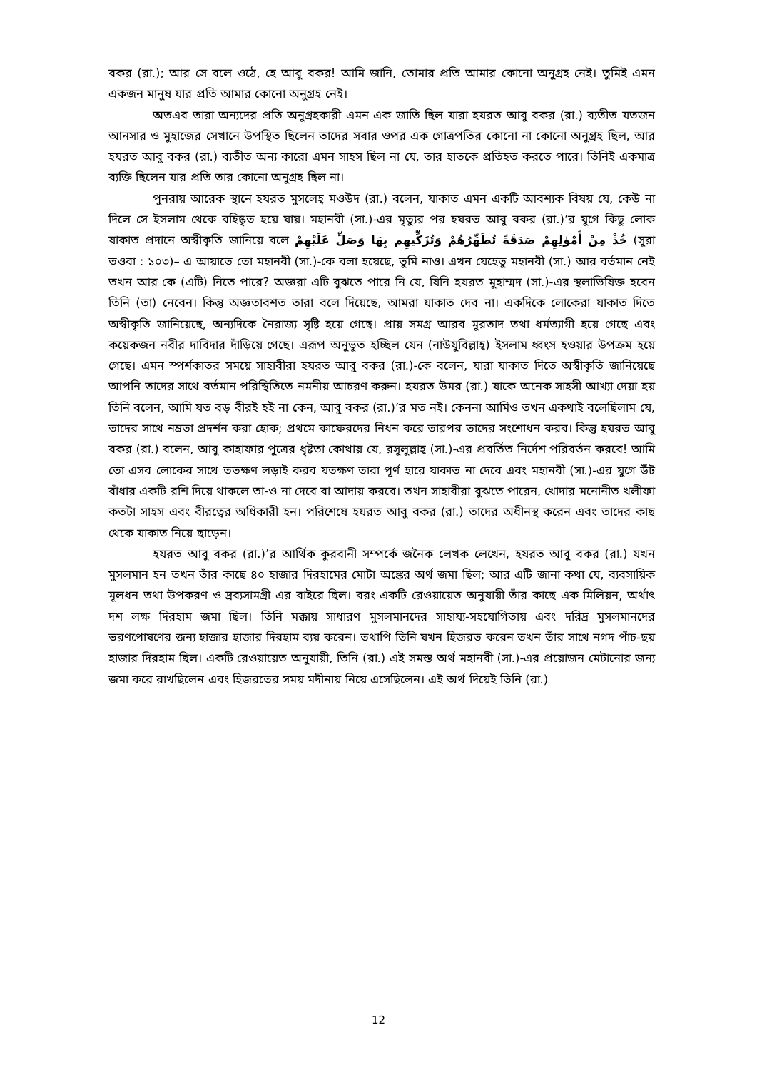বকর (রা.); আর সে বলে ওঠে, হে আবু বকর! আমি জানি, তোমার প্রতি আমার কোনো অনুগ্রহ নেই। তুমিই এমন একজন মানুষ যার প্রতি আমার কোনো অনুগ্রহ নেই।
অতএব তারা অন্যদের প্রতি অনুগ্রহকারী এমন এক জাতি ছিল যারা হযরত আবু বকর (রা.) ব্যতীত যতজন আনসার ও মুহাজের সেখানে উপস্থিত ছিলেন তাদের সবার ওপর এক গোত্রপতির কোনো না কোনো অনুগ্রহ ছিল, আর হযরত আবু বকর (রা.) ব্যতীত অন্য কারো এমন সাহস ছিল না যে, তার হাতকে প্রতিহত করতে পারে। তিনিই একমাত্র ব্যক্তি ছিলেন যার প্রতি তার কোনো অনুগ্রহ ছিল না।
পুনরায় আরেক স্থানে হযরত মুসলেহ্ মওউদ (রা.) বলেন, যাকাত এমন একটি আবশ্যক বিষয় যে, কেউ না দিলে সে ইসলাম থেকে বহিষ্কৃত হয়ে যায়। মহানবী (সা.)-এর মৃত্যুর পর হযরত আবু বকর (রা.)’র যুগে কিছু লোক যাকাত প্রদানে অস্বীকৃতি জানিয়ে বলে خُذْ مِنْ أَمْوٰلِهِمْ صَدَقَةً تُطَهِّرُهُمْ وَتُزَكِّيهِم بِهَا وَصَلِّ عَلَيْهِمْ (সূরা তওবা : ১০৩)– এ আয়াতে তো মহানবী (সা.)-কে বলা হয়েছে, তুমি নাও। এখন যেহেতু মহানবী (সা.) আর বর্তমান নেই তখন আর কে (এটি) নিতে পারে? অজ্ঞরা এটি বুঝতে পারে নি যে, যিনি হযরত মুহাম্মদ (সা.)-এর স্থলাভিষিক্ত হবেন তিনি (তা) নেবেন। কিন্তু অজ্ঞতাবশত তারা বলে দিয়েছে, আমরা যাকাত দেব না। একদিকে লোকেরা যাকাত দিতে অস্বীকৃতি জানিয়েছে, অন্যদিকে নৈরাজ্য সৃষ্টি হয়ে গেছে। প্রায় সমগ্র আরব মুরতাদ তথা ধর্মত্যাগী হয়ে গেছে এবং কয়েকজন নবীর দাবিদার দাঁড়িয়ে গেছে। এরূপ অনুভূত হচ্ছিল যেন (নাউযুবিল্লাহ্) ইসলাম ধ্বংস হওয়ার উপক্রম হয়ে গেছে। এমন স্পর্শকাতর সময়ে সাহাবীরা হযরত আবু বকর (রা.)-কে বলেন, যারা যাকাত দিতে অস্বীকৃতি জানিয়েছে আপনি তাদের সাথে বর্তমান পরিস্থিতিতে নমনীয় আচরণ করুন। হযরত উমর (রা.) যাকে অনেক সাহসী আখ্যা দেয়া হয় তিনি বলেন, আমি যত বড় বীরই হই না কেন, আবু বকর (রা.)’র মত নই। কেননা আমিও তখন একথাই বলেছিলাম যে, তাদের সাথে নম্রতা প্রদর্শন করা হোক; প্রথমে কাফেরদের নিধন করে তারপর তাদের সংশোধন করব। কিন্তু হযরত আবু বকর (রা.) বলেন, আবু কাহাফার পুত্রের ধৃষ্টতা কোথায় যে, রসূলুল্লাহ্ (সা.)-এর প্রবর্তিত নির্দেশ পরিবর্তন করবে! আমি তো এসব লোকের সাথে ততক্ষণ লড়াই করব যতক্ষণ তারা পূর্ণ হারে যাকাত না দেবে এবং মহানবী (সা.)-এর যুগে উঁট বাঁধার একটি রশি দিয়ে থাকলে তা-ও না দেবে বা আদায় করবে। তখন সাহাবীরা বুঝতে পারেন, খোদার মনোনীত খলীফা কতটা সাহস এবং বীরত্বের অধিকারী হন। পরিশেষে হযরত আবু বকর (রা.) তাদের অধীনস্থ করেন এবং তাদের কাছ থেকে যাকাত নিয়ে ছাড়েন।
হযরত আবু বকর (রা.)’র আর্থিক কুরবানী সম্পর্কে জনৈক লেখক লেখেন, হযরত আবু বকর (রা.) যখন মুসলমান হন তখন তাঁর কাছে ৪০ হাজার দিরহামের মোটা অঙ্কের অর্থ জমা ছিল; আর এটি জানা কথা যে, ব্যবসায়িক মূলধন তথা উপকরণ ও দ্রব্যসামগ্রী এর বাইরে ছিল। বরং একটি রেওয়ায়েত অনুযায়ী তাঁর কাছে এক মিলিয়ন, অর্থাৎ দশ লক্ষ দিরহাম জমা ছিল। তিনি মক্কায় সাধারণ মুসলমানদের সাহায্য-সহযোগিতায় এবং দরিদ্র মুসলমানদের ভরণপোষণের জন্য হাজার হাজার দিরহাম ব্যয় করেন। তথাপি তিনি যখন হিজরত করেন তখন তাঁর সাথে নগদ পাঁচ-ছয় হাজার দিরহাম ছিল। একটি রেওয়ায়েত অনুযায়ী, তিনি (রা.) এই সমস্ত অর্থ মহানবী (সা.)-এর প্রয়োজন মেটানোর জন্য জমা করে রাখছিলেন এবং হিজরতের সময় মদীনায় নিয়ে এসেছিলেন। এই অর্থ দিয়েই তিনি (রা.)
12